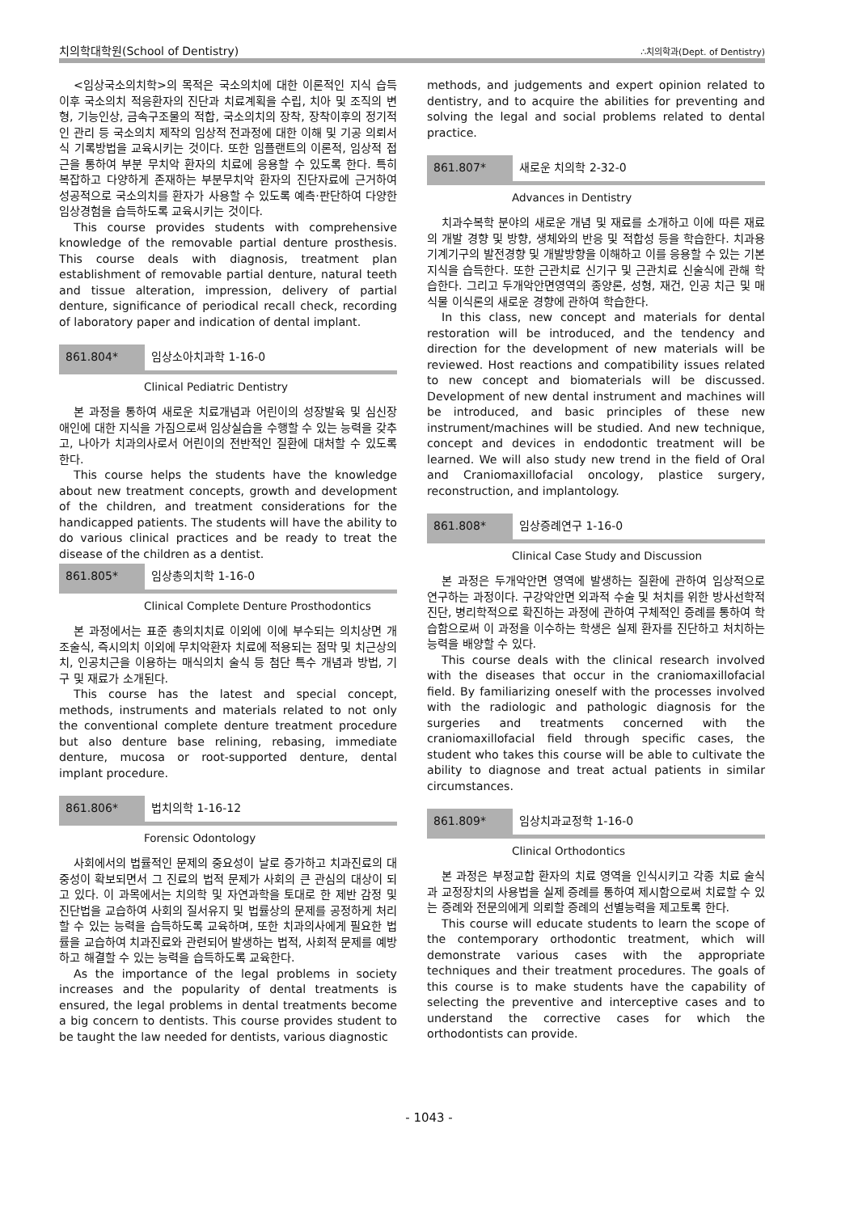치의학대학원(School of Dentistry) ∴치의학과(Dept. of Dentistry)
<임상국소의치학>의 목적은 국소의치에 대한 이론적인 지식 습득 이후 국소의치 적응환자의 진단과 치료계획을 수립, 치아 및 조직의 변형, 기능인상, 금속구조물의 적합, 국소의치의 장착, 장착이후의 정기적인 관리 등 국소의치 제작의 임상적 전과정에 대한 이해 및 기공 의뢰서식 기록방법을 교육시키는 것이다. 또한 임플랜트의 이론적, 임상적 접근을 통하여 부분 무치악 환자의 치료에 응용할 수 있도록 한다. 특히 복잡하고 다양하게 존재하는 부분무치악 환자의 진단자료에 근거하여 성공적으로 국소의치를 환자가 사용할 수 있도록 예측·판단하여 다양한 임상경험을 습득하도록 교육시키는 것이다.
This course provides students with comprehensive knowledge of the removable partial denture prosthesis. This course deals with diagnosis, treatment plan establishment of removable partial denture, natural teeth and tissue alteration, impression, delivery of partial denture, significance of periodical recall check, recording of laboratory paper and indication of dental implant.
861.804* 임상소아치과학 1-16-0
Clinical Pediatric Dentistry
본 과정을 통하여 새로운 치료개념과 어린이의 성장발육 및 심신장애인에 대한 지식을 가짐으로써 임상실습을 수행할 수 있는 능력을 갖추고, 나아가 치과의사로서 어린이의 전반적인 질환에 대처할 수 있도록 한다.
This course helps the students have the knowledge about new treatment concepts, growth and development of the children, and treatment considerations for the handicapped patients. The students will have the ability to do various clinical practices and be ready to treat the disease of the children as a dentist.
861.805* 임상총의치학 1-16-0
Clinical Complete Denture Prosthodontics
본 과정에서는 표준 총의치치료 이외에 이에 부수되는 의치상면 개조술식, 즉시의치 이외에 무치악환자 치료에 적용되는 점막 및 치근상의치, 인공치근을 이용하는 매식의치 술식 등 첨단 특수 개념과 방법, 기구 및 재료가 소개된다.
This course has the latest and special concept, methods, instruments and materials related to not only the conventional complete denture treatment procedure but also denture base relining, rebasing, immediate denture, mucosa or root-supported denture, dental implant procedure.
861.806* 법치의학 1-16-12
Forensic Odontology
사회에서의 법률적인 문제의 중요성이 날로 증가하고 치과진료의 대중성이 확보되면서 그 진료의 법적 문제가 사회의 큰 관심의 대상이 되고 있다. 이 과목에서는 치의학 및 자연과학을 토대로 한 제반 감정 및 진단법을 교습하여 사회의 질서유지 및 법률상의 문제를 공정하게 처리할 수 있는 능력을 습득하도록 교육하며, 또한 치과의사에게 필요한 법률을 교습하여 치과진료와 관련되어 발생하는 법적, 사회적 문제를 예방하고 해결할 수 있는 능력을 습득하도록 교육한다.
As the importance of the legal problems in society increases and the popularity of dental treatments is ensured, the legal problems in dental treatments become a big concern to dentists. This course provides student to be taught the law needed for dentists, various diagnostic
methods, and judgements and expert opinion related to dentistry, and to acquire the abilities for preventing and solving the legal and social problems related to dental practice.
861.807* 새로운 치의학 2-32-0
Advances in Dentistry
치과수복학 분야의 새로운 개념 및 재료를 소개하고 이에 따른 재료의 개발 경향 및 방향, 생체와의 반응 및 적합성 등을 학습한다. 치과용 기계기구의 발전경향 및 개발방향을 이해하고 이를 응용할 수 있는 기본지식을 습득한다. 또한 근관치료 신기구 및 근관치료 신술식에 관해 학습한다. 그리고 두개악안면영역의 종양론, 성형, 재건, 인공 치근 및 매식물 이식론의 새로운 경향에 관하여 학습한다.
In this class, new concept and materials for dental restoration will be introduced, and the tendency and direction for the development of new materials will be reviewed. Host reactions and compatibility issues related to new concept and biomaterials will be discussed. Development of new dental instrument and machines will be introduced, and basic principles of these new instrument/machines will be studied. And new technique, concept and devices in endodontic treatment will be learned. We will also study new trend in the field of Oral and Craniomaxillofacial oncology, plastice surgery, reconstruction, and implantology.
861.808* 임상증례연구 1-16-0
Clinical Case Study and Discussion
본 과정은 두개악안면 영역에 발생하는 질환에 관하여 임상적으로 연구하는 과정이다. 구강악안면 외과적 수술 및 처치를 위한 방사선학적 진단, 병리학적으로 확진하는 과정에 관하여 구체적인 증례를 통하여 학습함으로써 이 과정을 이수하는 학생은 실제 환자를 진단하고 처치하는 능력을 배양할 수 있다.
This course deals with the clinical research involved with the diseases that occur in the craniomaxillofacial field. By familiarizing oneself with the processes involved with the radiologic and pathologic diagnosis for the surgeries and treatments concerned with the craniomaxillofacial field through specific cases, the student who takes this course will be able to cultivate the ability to diagnose and treat actual patients in similar circumstances.
861.809* 임상치과교정학 1-16-0
Clinical Orthodontics
본 과정은 부정교합 환자의 치료 영역을 인식시키고 각종 치료 술식과 교정장치의 사용법을 실제 증례를 통하여 제시함으로써 치료할 수 있는 증례와 전문의에게 의뢰할 증례의 선별능력을 제고토록 한다.
This course will educate students to learn the scope of the contemporary orthodontic treatment, which will demonstrate various cases with the appropriate techniques and their treatment procedures. The goals of this course is to make students have the capability of selecting the preventive and interceptive cases and to understand the corrective cases for which the orthodontists can provide.
- 1043 -